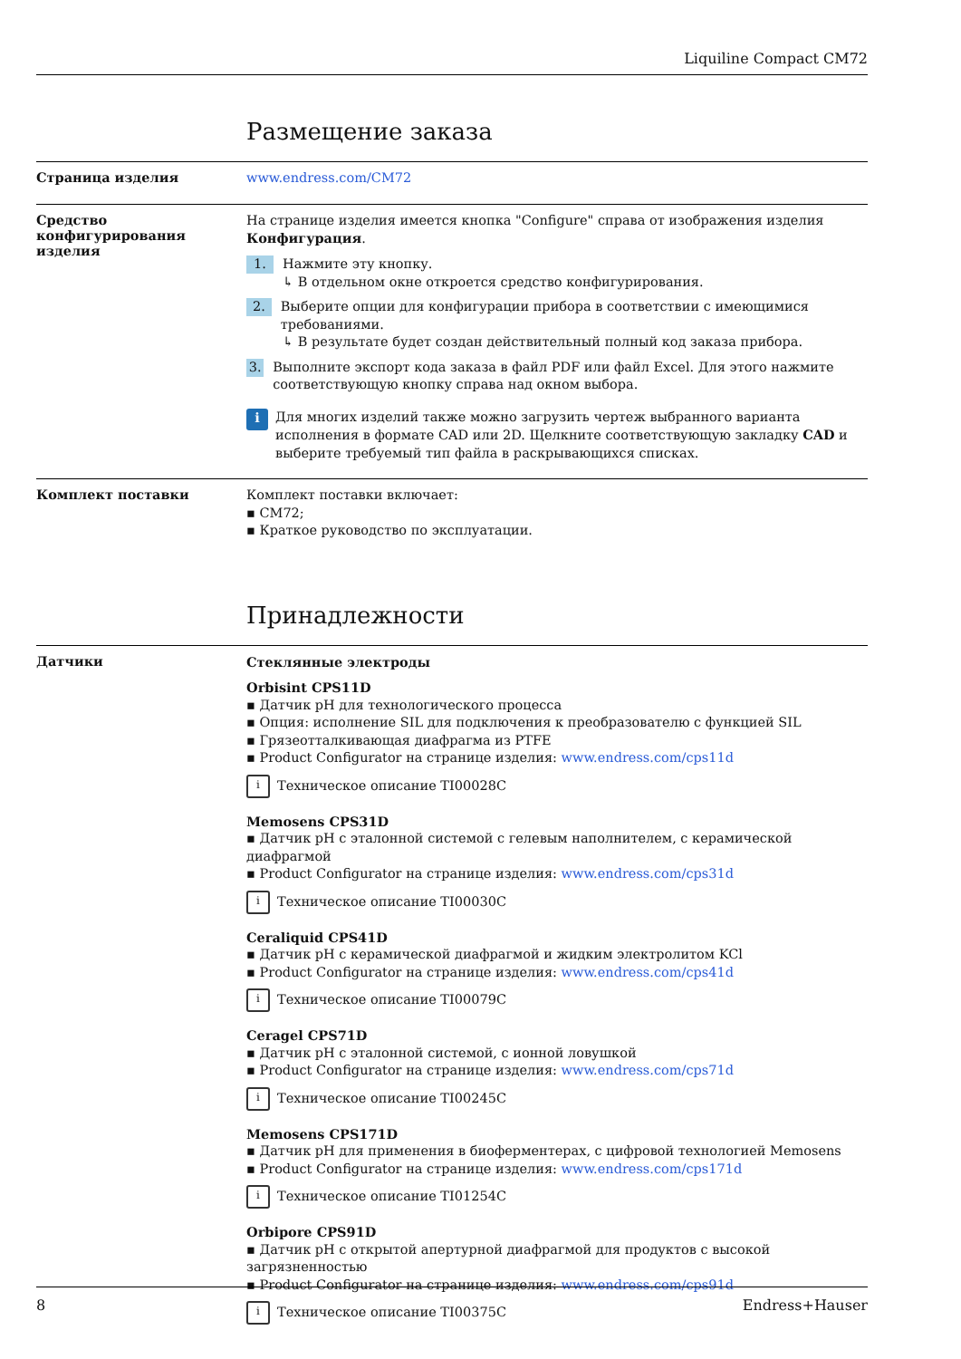Liquiline Compact CM72
Размещение заказа
Страница изделия
www.endress.com/CM72
Средство конфигурирования изделия
На странице изделия имеется кнопка "Configure" справа от изображения изделия Конфигурация.
1. Нажмите эту кнопку.
↳ В отдельном окне откроется средство конфигурирования.
2. Выберите опции для конфигурации прибора в соответствии с имеющимися требованиями.
↳ В результате будет создан действительный полный код заказа прибора.
3. Выполните экспорт кода заказа в файл PDF или файл Excel. Для этого нажмите соответствующую кнопку справа над окном выбора.
i Для многих изделий также можно загрузить чертеж выбранного варианта исполнения в формате CAD или 2D. Щелкните соответствующую закладку CAD и выберите требуемый тип файла в раскрывающихся списках.
Комплект поставки
Комплект поставки включает:
CM72;
Краткое руководство по эксплуатации.
Принадлежности
Датчики
Стеклянные электроды
Orbisint CPS11D
Датчик pH для технологического процесса
Опция: исполнение SIL для подключения к преобразователю с функцией SIL
Грязеотталкивающая диафрагма из PTFE
Product Configurator на странице изделия: www.endress.com/cps11d
i Техническое описание TI00028C
Memosens CPS31D
Датчик pH с эталонной системой с гелевым наполнителем, с керамической диафрагмой
Product Configurator на странице изделия: www.endress.com/cps31d
i Техническое описание TI00030C
Ceraliquid CPS41D
Датчик pH с керамической диафрагмой и жидким электролитом KCl
Product Configurator на странице изделия: www.endress.com/cps41d
i Техническое описание TI00079C
Ceragel CPS71D
Датчик pH с эталонной системой, с ионной ловушкой
Product Configurator на странице изделия: www.endress.com/cps71d
i Техническое описание TI00245C
Memosens CPS171D
Датчик pH для применения в биоферментерах, с цифровой технологией Memosens
Product Configurator на странице изделия: www.endress.com/cps171d
i Техническое описание TI01254C
Orbipore CPS91D
Датчик pH с открытой апертурной диафрагмой для продуктов с высокой загрязненностью
Product Configurator на странице изделия: www.endress.com/cps91d
i Техническое описание TI00375C
8 Endress+Hauser